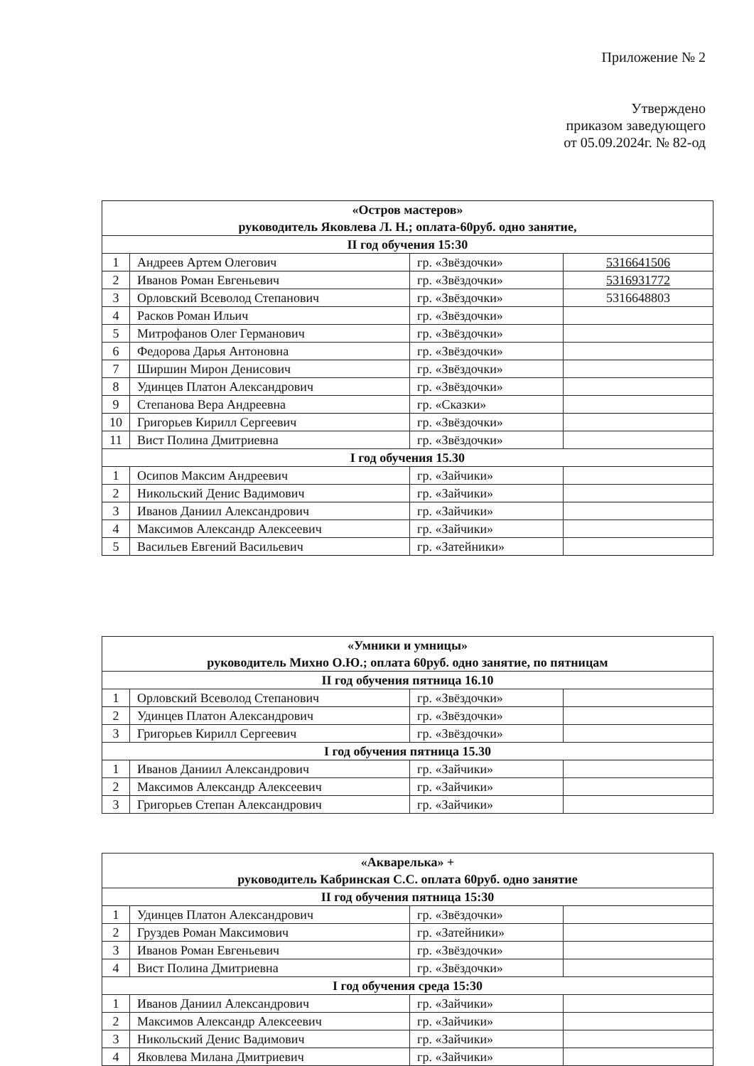Приложение № 2
Утверждено
приказом заведующего
от 05.09.2024г. № 82-од
| «Остров мастеров» руководитель Яковлева Л. Н.; оплата-60руб. одно занятие, | | | |
| --- | --- | --- | --- |
| II год обучения 15:30 | | | |
| 1 | Андреев Артем Олегович | гр. «Звёздочки» | 5316641506 |
| 2 | Иванов Роман Евгеньевич | гр. «Звёздочки» | 5316931772 |
| 3 | Орловский Всеволод Степанович | гр. «Звёздочки» | 5316648803 |
| 4 | Расков Роман Ильич | гр. «Звёздочки» | |
| 5 | Митрофанов Олег Германович | гр. «Звёздочки» | |
| 6 | Федорова Дарья Антоновна | гр. «Звёздочки» | |
| 7 | Ширшин Мирон Денисович | гр. «Звёздочки» | |
| 8 | Удинцев Платон Александрович | гр. «Звёздочки» | |
| 9 | Степанова Вера Андреевна | гр. «Сказки» | |
| 10 | Григорьев Кирилл Сергеевич | гр. «Звёздочки» | |
| 11 | Вист Полина Дмитриевна | гр. «Звёздочки» | |
| I год обучения 15.30 | | | |
| 1 | Осипов Максим Андреевич | гр. «Зайчики» | |
| 2 | Никольский Денис Вадимович | гр. «Зайчики» | |
| 3 | Иванов Даниил Александрович | гр. «Зайчики» | |
| 4 | Максимов Александр Алексеевич | гр. «Зайчики» | |
| 5 | Васильев Евгений Васильевич | гр. «Затейники» | |
| «Умники и умницы» руководитель Михно О.Ю.; оплата 60руб. одно занятие, по пятницам | | | |
| --- | --- | --- | --- |
| II год обучения пятница 16.10 | | | |
| 1 | Орловский Всеволод Степанович | гр. «Звёздочки» | |
| 2 | Удинцев Платон Александрович | гр. «Звёздочки» | |
| 3 | Григорьев Кирилл Сергеевич | гр. «Звёздочки» | |
| I год обучения пятница 15.30 | | | |
| 1 | Иванов Даниил Александрович | гр. «Зайчики» | |
| 2 | Максимов Александр Алексеевич | гр. «Зайчики» | |
| 3 | Григорьев Степан Александрович | гр. «Зайчики» | |
| «Акварелька» + руководитель Кабринская С.С. оплата 60руб. одно занятие | | | |
| --- | --- | --- | --- |
| II год обучения пятница 15:30 | | | |
| 1 | Удинцев Платон Александрович | гр. «Звёздочки» | |
| 2 | Груздев Роман Максимович | гр. «Затейники» | |
| 3 | Иванов Роман Евгеньевич | гр. «Звёздочки» | |
| 4 | Вист Полина Дмитриевна | гр. «Звёздочки» | |
| I год обучения среда 15:30 | | | |
| 1 | Иванов Даниил Александрович | гр. «Зайчики» | |
| 2 | Максимов Александр Алексеевич | гр. «Зайчики» | |
| 3 | Никольский Денис Вадимович | гр. «Зайчики» | |
| 4 | Яковлева Милана Дмитриевич | гр. «Зайчики» | |